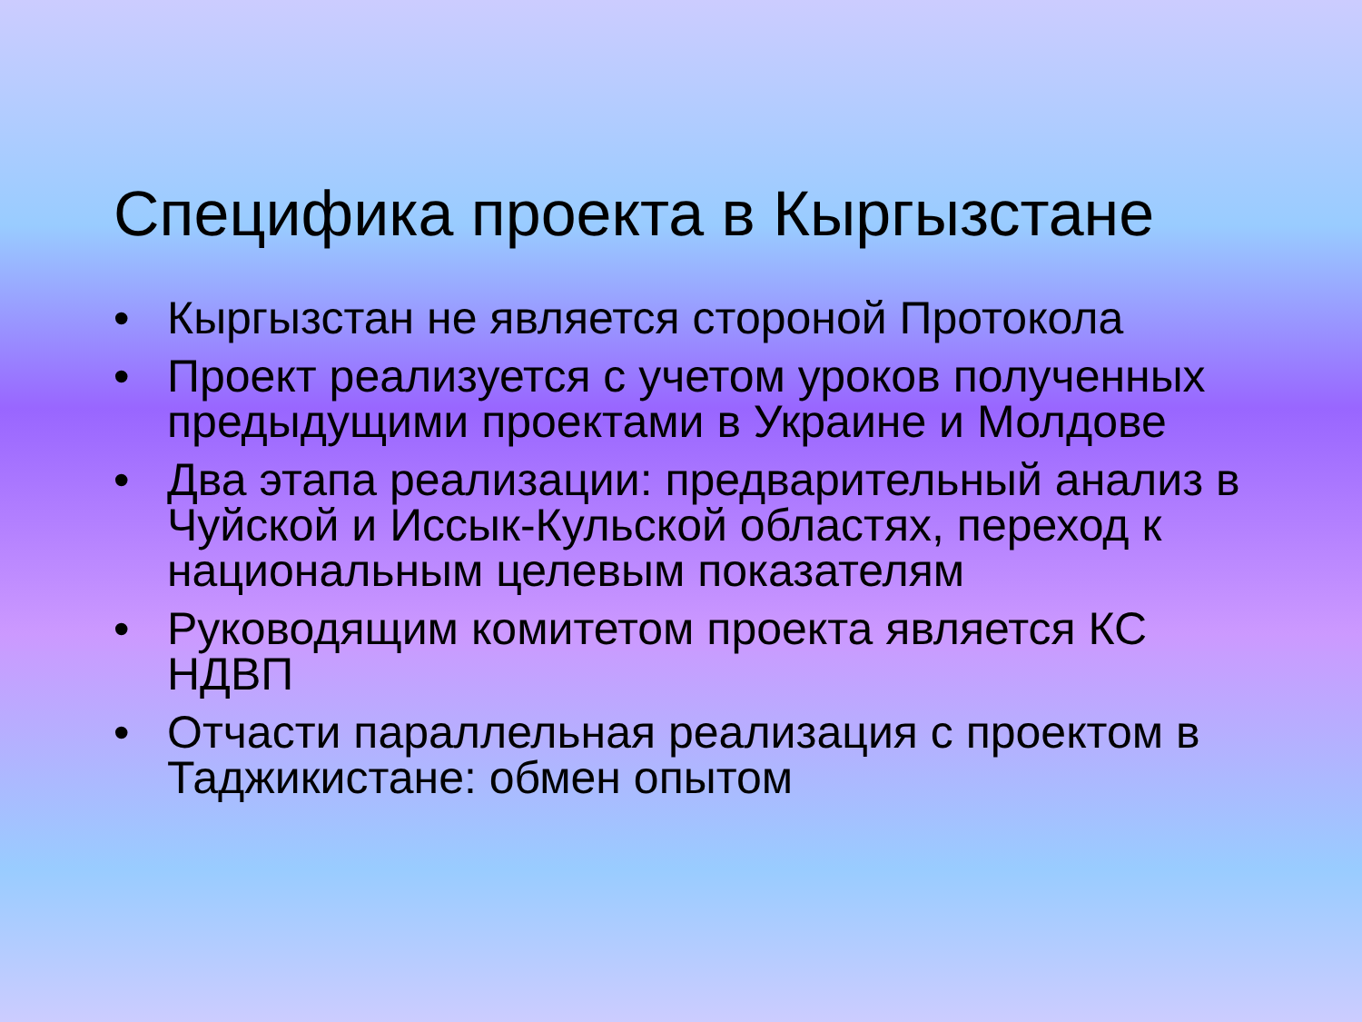Специфика проекта в Кыргызстане
• Кыргызстан не является стороной Протокола
• Проект реализуется с учетом уроков полученных предыдущими проектами в Украине и Молдове
• Два этапа реализации: предварительный анализ в Чуйской и Иссык-Кульской областях, переход к национальным целевым показателям
• Руководящим комитетом проекта является КС НДВП
• Отчасти параллельная реализация с проектом в Таджикистане: обмен опытом